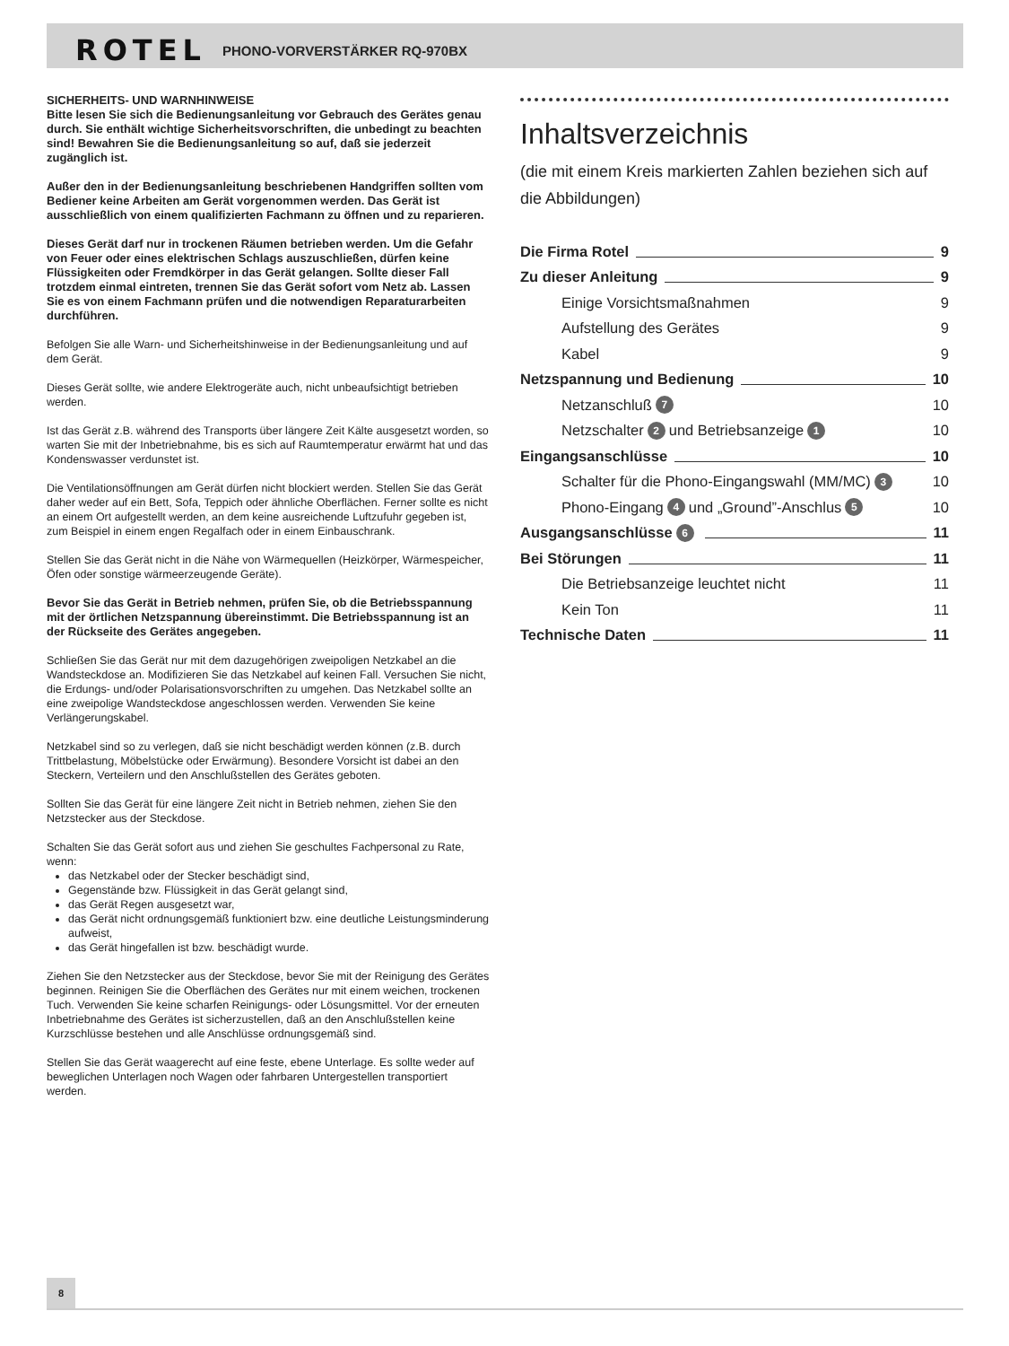ROTEL PHONO-VORVERSTÄRKER RQ-970BX
SICHERHEITS- UND WARNHINWEISE
Bitte lesen Sie sich die Bedienungsanleitung vor Gebrauch des Gerätes genau durch. Sie enthält wichtige Sicherheitsvorschriften, die unbedingt zu beachten sind! Bewahren Sie die Bedienungsanleitung so auf, daß sie jederzeit zugänglich ist.
Außer den in der Bedienungsanleitung beschriebenen Handgriffen sollten vom Bediener keine Arbeiten am Gerät vorgenommen werden. Das Gerät ist ausschließlich von einem qualifizierten Fachmann zu öffnen und zu reparieren.
Dieses Gerät darf nur in trockenen Räumen betrieben werden. Um die Gefahr von Feuer oder eines elektrischen Schlags auszuschließen, dürfen keine Flüssigkeiten oder Fremdkörper in das Gerät gelangen. Sollte dieser Fall trotzdem einmal eintreten, trennen Sie das Gerät sofort vom Netz ab. Lassen Sie es von einem Fachmann prüfen und die notwendigen Reparaturarbeiten durchführen.
Befolgen Sie alle Warn- und Sicherheitshinweise in der Bedienungsanleitung und auf dem Gerät.
Dieses Gerät sollte, wie andere Elektrogeräte auch, nicht unbeaufsichtigt betrieben werden.
Ist das Gerät z.B. während des Transports über längere Zeit Kälte ausgesetzt worden, so warten Sie mit der Inbetriebnahme, bis es sich auf Raumtemperatur erwärmt hat und das Kondenswasser verdunstet ist.
Die Ventilationsöffnungen am Gerät dürfen nicht blockiert werden. Stellen Sie das Gerät daher weder auf ein Bett, Sofa, Teppich oder ähnliche Oberflächen. Ferner sollte es nicht an einem Ort aufgestellt werden, an dem keine ausreichende Luftzufuhr gegeben ist, zum Beispiel in einem engen Regalfach oder in einem Einbauschrank.
Stellen Sie das Gerät nicht in die Nähe von Wärmequellen (Heizkörper, Wärmespeicher, Öfen oder sonstige wärmeerzeugende Geräte).
Bevor Sie das Gerät in Betrieb nehmen, prüfen Sie, ob die Betriebsspannung mit der örtlichen Netzspannung übereinstimmt. Die Betriebsspannung ist an der Rückseite des Gerätes angegeben.
Schließen Sie das Gerät nur mit dem dazugehörigen zweipoligen Netzkabel an die Wandsteckdose an. Modifizieren Sie das Netzkabel auf keinen Fall. Versuchen Sie nicht, die Erdungs- und/oder Polarisationsvorschriften zu umgehen. Das Netzkabel sollte an eine zweipolige Wandsteckdose angeschlossen werden. Verwenden Sie keine Verlängerungskabel.
Netzkabel sind so zu verlegen, daß sie nicht beschädigt werden können (z.B. durch Trittbelastung, Möbelstücke oder Erwärmung). Besondere Vorsicht ist dabei an den Steckern, Verteilern und den Anschlußstellen des Gerätes geboten.
Sollten Sie das Gerät für eine längere Zeit nicht in Betrieb nehmen, ziehen Sie den Netzstecker aus der Steckdose.
Schalten Sie das Gerät sofort aus und ziehen Sie geschultes Fachpersonal zu Rate, wenn:
das Netzkabel oder der Stecker beschädigt sind,
Gegenstände bzw. Flüssigkeit in das Gerät gelangt sind,
das Gerät Regen ausgesetzt war,
das Gerät nicht ordnungsgemäß funktioniert bzw. eine deutliche Leistungsminderung aufweist,
das Gerät hingefallen ist bzw. beschädigt wurde.
Ziehen Sie den Netzstecker aus der Steckdose, bevor Sie mit der Reinigung des Gerätes beginnen. Reinigen Sie die Oberflächen des Gerätes nur mit einem weichen, trockenen Tuch. Verwenden Sie keine scharfen Reinigungs- oder Lösungsmittel. Vor der erneuten Inbetriebnahme des Gerätes ist sicherzustellen, daß an den Anschlußstellen keine Kurzschlüsse bestehen und alle Anschlüsse ordnungsgemäß sind.
Stellen Sie das Gerät waagerecht auf eine feste, ebene Unterlage. Es sollte weder auf beweglichen Unterlagen noch Wagen oder fahrbaren Untergestellen transportiert werden.
Inhaltsverzeichnis
(die mit einem Kreis markierten Zahlen beziehen sich auf die Abbildungen)
Die Firma Rotel 9
Zu dieser Anleitung 9
Einige Vorsichtsmaßnahmen 9
Aufstellung des Gerätes 9
Kabel 9
Netzspannung und Bedienung 10
Netzanschluß 7 10
Netzschalter 2 und Betriebsanzeige 1 10
Eingangsanschlüsse 10
Schalter für die Phono-Eingangswahl (MM/MC) 3 10
Phono-Eingang 4 und „Ground”-Anschlus 5 10
Ausgangsanschlüsse 6 11
Bei Störungen 11
Die Betriebsanzeige leuchtet nicht 11
Kein Ton 11
Technische Daten 11
8